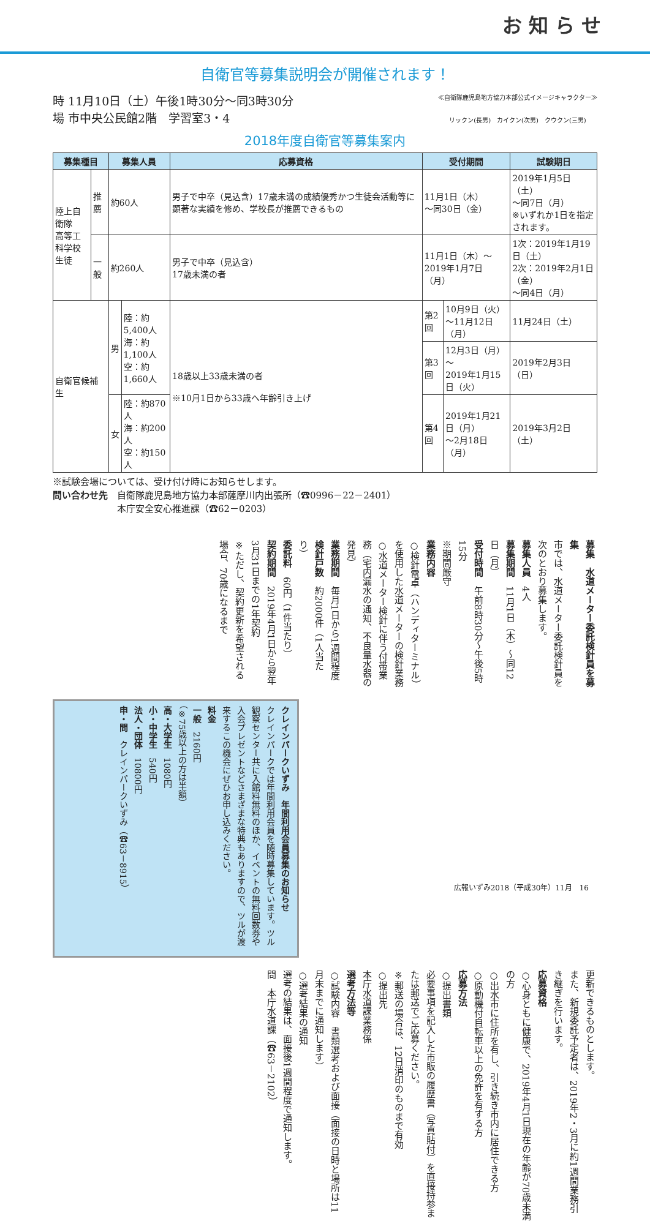お 知 ら せ
自衛官等募集説明会が開催されます！
時 11月10日（土）午後1時30分～同3時30分
場 市中央公民館2階　学習室3・4
≪自衛隊鹿児島地方協力本部公式イメージキャラクター≫
リックン(長男)　カイクン(次男)　クウクン(三男)
2018年度自衛官等募集案内
| 募集種目 | | 募集人員 | | 応募資格 | 受付期間 | | 試験期日 |
| --- | --- | --- | --- | --- | --- | --- | --- |
| 陸上自衛隊 高等工科学校 生徒 | 推薦 | 約60人 | | 男子で中卒（見込含）17歳未満の成績優秀かつ生徒会活動等に顕著な実績を修め、学校長が推薦できるもの | 11月1日（木） ～同30日（金） | | 2019年1月5日（土） ～同7日（月） ※いずれか1日を指定されます。 |
| | 一般 | 約260人 | | 男子で中卒（見込含） 17歳未満の者 | 11月1日（木）～ 2019年1月7日（月） | | 1次：2019年1月19日（土） 2次：2019年2月1日（金） ～同4日（月） |
| 自衛官候補生 | | 男 | 陸：約5,400人 海：約1,100人 空：約1,660人 | 18歳以上33歳未満の者 ※10月1日から33歳へ年齢引き上げ | 第2回 | 10月9日（火） ～11月12日（月） | 11月24日（土） |
| | | | | | 第3回 | 12月3日（月）～ 2019年1月15日（火） | 2019年2月3日（日） |
| | | 女 | 陸：約870人 海：約200人 空：約150人 | | 第4回 | 2019年1月21日（月） ～2月18日（月） | 2019年3月2日（土） |
※試験会場については、受け付け時にお知らせします。
問い合わせ先　自衛隊鹿児島地方協力本部薩摩川内出張所（☎0996－22－2401）
　　　　　　　本庁安全安心推進課（☎62－0203）
募集　水道メーター委託検針員を募集
市では、水道メーター委託検針員を次のとおり募集します。
募集人員　4人
募集期間　11月1日（木）～同12日（月）
受付時間　午前8時30分～午後5時15分
※期間厳守
業務内容
○検針電卓（ハンディターミナル）を使用した水道メーターの検針業務
○水道メーター検針に伴う付帯業務（宅内漏水の通知、不良量水器の発見）
業務期間　毎月1日から1週間程度
検針戸数　約2000件（1人当たり）
委託料　60円（1件当たり）
契約期間　2019年4月1日から翌年3月31日までの1年契約
※ただし、契約更新を希望される場合、70歳になるまで
クレインパークいずみ　年間利用会員募集のお知らせ
クレインパークでは年間利用会員を随時募集しています。ツル観察センター共に入館料無料のほか、イベントの無料回数券や入会プレゼントなどさまざまな特典もありますので、ツルが渡来するこの機会にぜひお申し込みください。
料金
一般　2160円
（※75歳以上の方は半額）
高・大学生　1080円
小・中学生　540円
法人・団体　10800円
申・問　クレインパークいずみ（☎63－8915）
更新できるものとします。
また、新規委託予定者は、2019年2・3月に約1週間業務引き継ぎを行います。
応募資格
○心身ともに健康で、2019年4月1日現在の年齢が70歳未満の方
○出水市に住所を有し、引き続き市内に居住できる方
○原動機付自転車以上の免許を有する方
応募方法
○提出書類
必要事項を記入した市販の履歴書（写真貼付）を直接持参または郵送でご応募ください。
※郵送の場合は、12日消印のものまで有効
○提出先
本庁水道課業務係
選考方法等
○試験内容　書類選考および面接（面接の日時と場所は11月末までに通知します）
○選考結果の通知
選考の結果は、面接後1週間程度で通知します。
問　本庁水道課（☎63－2102）
広報いずみ2018（平成30年）11月　16